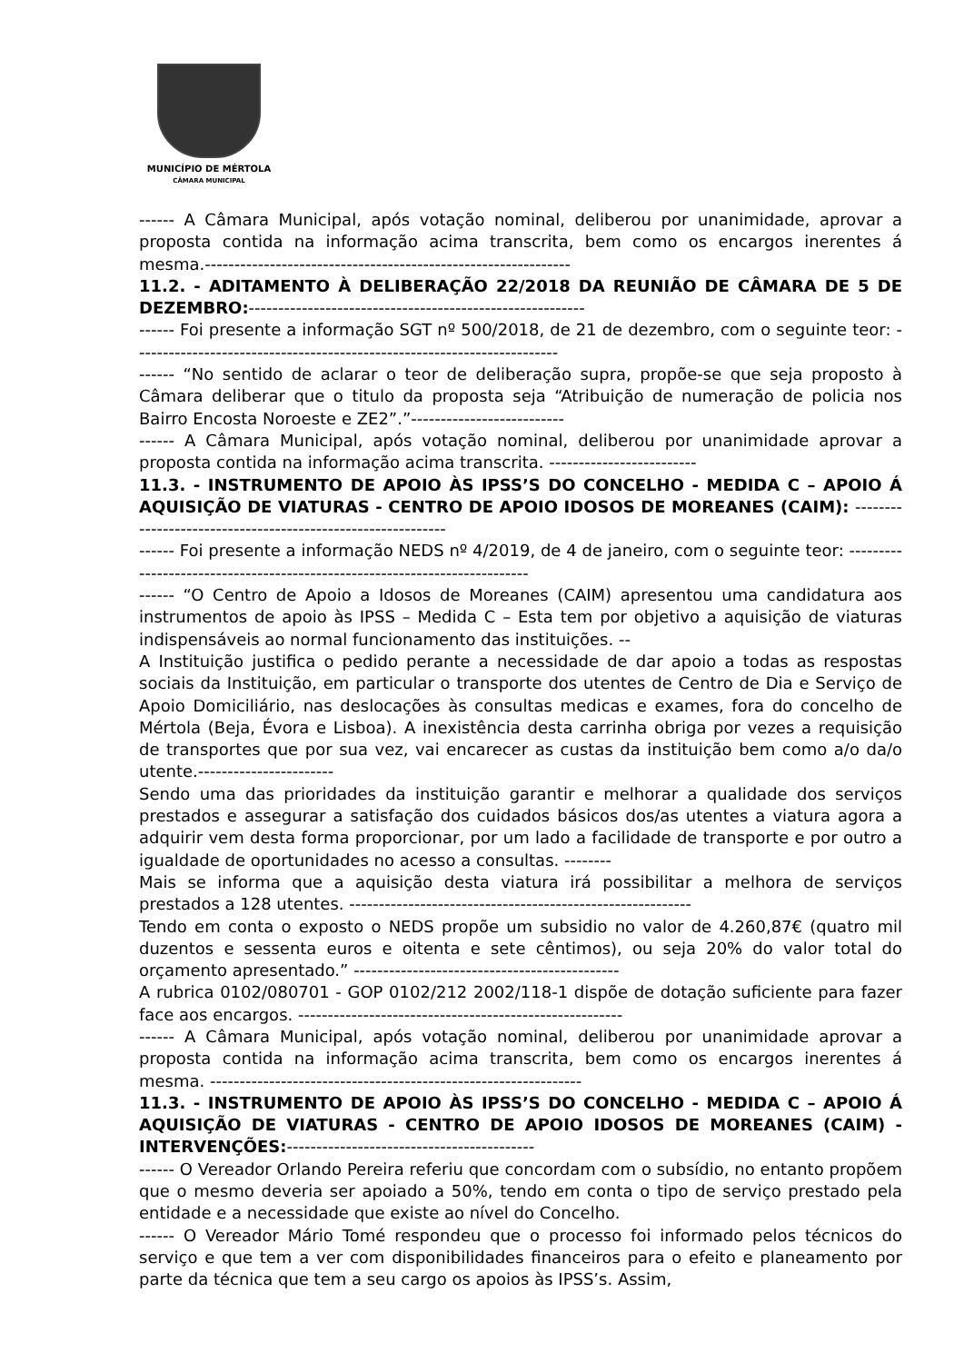MUNICÍPIO DE MÉRTOLA
CÂMARA MUNICIPAL
------ A Câmara Municipal, após votação nominal, deliberou por unanimidade, aprovar a proposta contida na informação acima transcrita, bem como os encargos inerentes á mesma.--------------------------------------------------------------
11.2. - ADITAMENTO À DELIBERAÇÃO 22/2018 DA REUNIÃO DE CÂMARA DE 5 DE DEZEMBRO:---------------------------------------------------------
------ Foi presente a informação SGT nº 500/2018, de 21 de dezembro, com o seguinte teor: ------------------------------------------------------------------------
------ “No sentido de aclarar o teor de deliberação supra, propõe-se que seja proposto à Câmara deliberar que o titulo da proposta seja “Atribuição de numeração de policia nos Bairro Encosta Noroeste e ZE2”.”--------------------------
------ A Câmara Municipal, após votação nominal, deliberou por unanimidade aprovar a proposta contida na informação acima transcrita. -------------------------
11.3. - INSTRUMENTO DE APOIO ÀS IPSS’S DO CONCELHO - MEDIDA C – APOIO Á AQUISIÇÃO DE VIATURAS - CENTRO DE APOIO IDOSOS DE MOREANES (CAIM): ------------------------------------------------------------
------ Foi presente a informação NEDS nº 4/2019, de 4 de janeiro, com o seguinte teor: ---------------------------------------------------------------------------
------ “O Centro de Apoio a Idosos de Moreanes (CAIM) apresentou uma candidatura aos instrumentos de apoio às IPSS – Medida C – Esta tem por objetivo a aquisição de viaturas indispensáveis ao normal funcionamento das instituições. --
A Instituição justifica o pedido perante a necessidade de dar apoio a todas as respostas sociais da Instituição, em particular o transporte dos utentes de Centro de Dia e Serviço de Apoio Domiciliário, nas deslocações às consultas medicas e exames, fora do concelho de Mértola (Beja, Évora e Lisboa). A inexistência desta carrinha obriga por vezes a requisição de transportes que por sua vez, vai encarecer as custas da instituição bem como a/o da/o utente.-----------------------
Sendo uma das prioridades da instituição garantir e melhorar a qualidade dos serviços prestados e assegurar a satisfação dos cuidados básicos dos/as utentes a viatura agora a adquirir vem desta forma proporcionar, por um lado a facilidade de transporte e por outro a igualdade de oportunidades no acesso a consultas. --------
Mais se informa que a aquisição desta viatura irá possibilitar a melhora de serviços prestados a 128 utentes. ----------------------------------------------------------
Tendo em conta o exposto o NEDS propõe um subsidio no valor de 4.260,87€ (quatro mil duzentos e sessenta euros e oitenta e sete cêntimos), ou seja 20% do valor total do orçamento apresentado.” ---------------------------------------------
A rubrica 0102/080701 - GOP 0102/212 2002/118-1 dispõe de dotação suficiente para fazer face aos encargos. -------------------------------------------------------
------ A Câmara Municipal, após votação nominal, deliberou por unanimidade aprovar a proposta contida na informação acima transcrita, bem como os encargos inerentes á mesma. ---------------------------------------------------------------
11.3. - INSTRUMENTO DE APOIO ÀS IPSS’S DO CONCELHO - MEDIDA C – APOIO Á AQUISIÇÃO DE VIATURAS - CENTRO DE APOIO IDOSOS DE MOREANES (CAIM) - INTERVENÇÕES:------------------------------------------
------ O Vereador Orlando Pereira referiu que concordam com o subsídio, no entanto propõem que o mesmo deveria ser apoiado a 50%, tendo em conta o tipo de serviço prestado pela entidade e a necessidade que existe ao nível do Concelho.
------ O Vereador Mário Tomé respondeu que o processo foi informado pelos técnicos do serviço e que tem a ver com disponibilidades financeiros para o efeito e planeamento por parte da técnica que tem a seu cargo os apoios às IPSS’s. Assim,